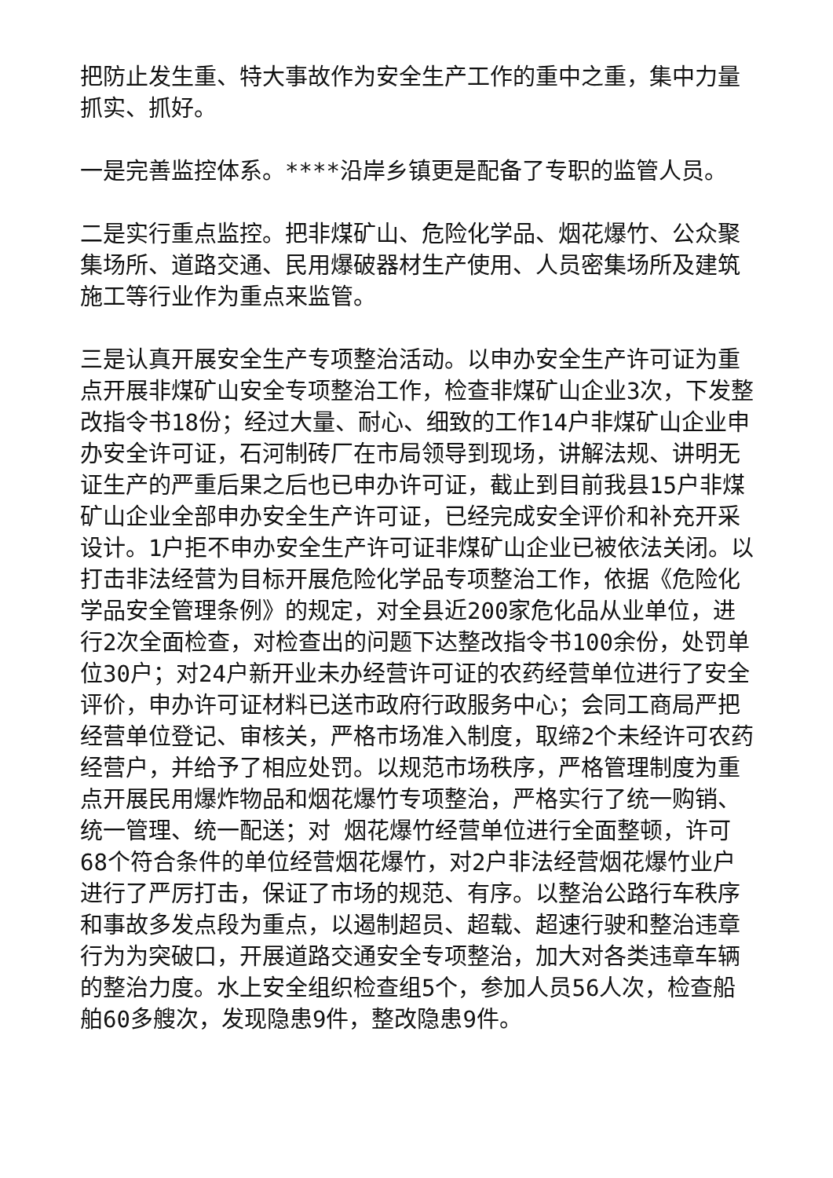把防止发生重、特大事故作为安全生产工作的重中之重，集中力量抓实、抓好。
一是完善监控体系。****沿岸乡镇更是配备了专职的监管人员。
二是实行重点监控。把非煤矿山、危险化学品、烟花爆竹、公众聚集场所、道路交通、民用爆破器材生产使用、人员密集场所及建筑施工等行业作为重点来监管。
三是认真开展安全生产专项整治活动。以申办安全生产许可证为重点开展非煤矿山安全专项整治工作，检查非煤矿山企业3次，下发整改指令书18份；经过大量、耐心、细致的工作14户非煤矿山企业申办安全许可证，石河制砖厂在市局领导到现场，讲解法规、讲明无证生产的严重后果之后也已申办许可证，截止到目前我县15户非煤矿山企业全部申办安全生产许可证，已经完成安全评价和补充开采设计。1户拒不申办安全生产许可证非煤矿山企业已被依法关闭。以打击非法经营为目标开展危险化学品专项整治工作，依据《危险化学品安全管理条例》的规定，对全县近200家危化品从业单位，进行2次全面检查，对检查出的问题下达整改指令书100余份，处罚单位30户；对24户新开业未办经营许可证的农药经营单位进行了安全评价，申办许可证材料已送市政府行政服务中心；会同工商局严把经营单位登记、审核关，严格市场准入制度，取缔2个未经许可农药经营户，并给予了相应处罚。以规范市场秩序，严格管理制度为重点开展民用爆炸物品和烟花爆竹专项整治，严格实行了统一购销、统一管理、统一配送；对 烟花爆竹经营单位进行全面整顿，许可68个符合条件的单位经营烟花爆竹，对2户非法经营烟花爆竹业户进行了严厉打击，保证了市场的规范、有序。以整治公路行车秩序和事故多发点段为重点，以遏制超员、超载、超速行驶和整治违章行为为突破口，开展道路交通安全专项整治，加大对各类违章车辆的整治力度。水上安全组织检查组5个，参加人员56人次，检查船舶60多艘次，发现隐患9件，整改隐患9件。